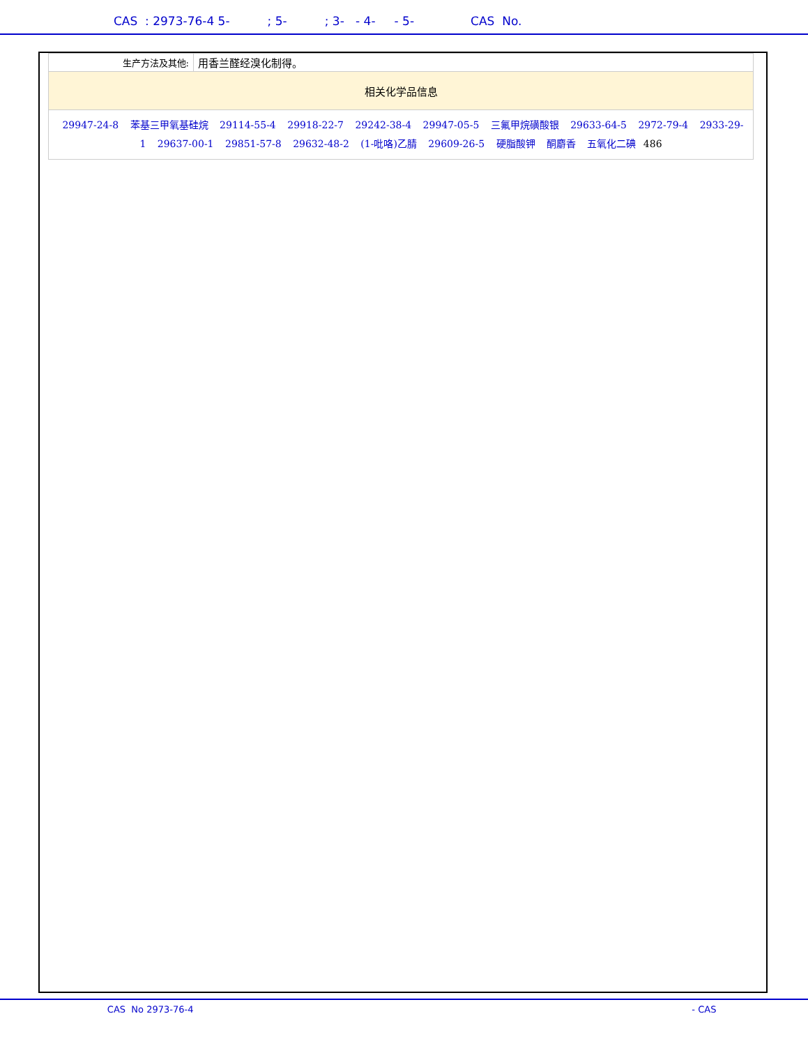CAS : 2973-76-4 5- ; 5- ; 3- - 4- - 5- CAS No.
| 生产方法及其他: | 用香兰醛经溴化制得。 |
| 相关化学品信息 | |
| 29947-24-8 苯基三甲氧基硅烷 29114-55-4 29918-22-7 29242-38-4 29947-05-5 三氟甲烷磺酸银 29633-64-5 2972-79-4 2933-29-1 29637-00-1 29851-57-8 29632-48-2 (1-吡咯)乙腈 29609-26-5 硬脂酸钾 酮麝香 五氧化二碘 486 | |
CAS No 2973-76-4 - CAS